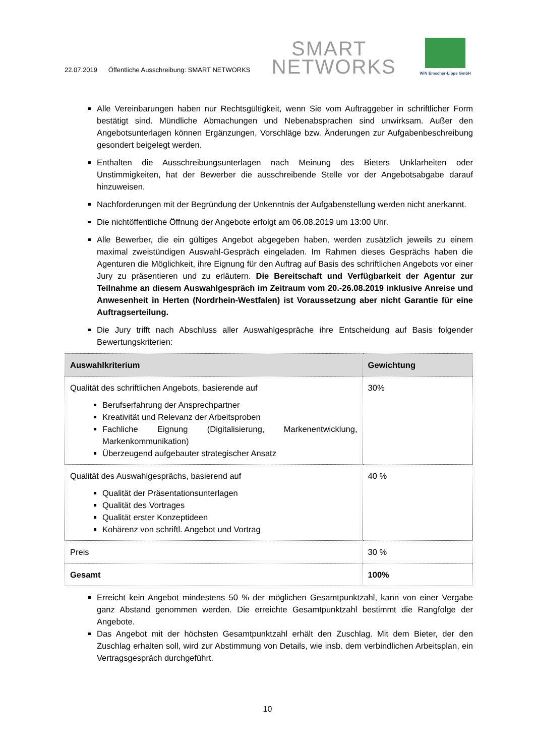22.07.2019 Öffentliche Ausschreibung: SMART NETWORKS
SMART
NETWORKS
WiN Emscher-Lippe GmbH
Alle Vereinbarungen haben nur Rechtsgültigkeit, wenn Sie vom Auftraggeber in schriftlicher Form bestätigt sind. Mündliche Abmachungen und Nebenabsprachen sind unwirksam. Außer den Angebotsunterlagen können Ergänzungen, Vorschläge bzw. Änderungen zur Aufgabenbeschreibung gesondert beigelegt werden.
Enthalten die Ausschreibungsunterlagen nach Meinung des Bieters Unklarheiten oder Unstimmigkeiten, hat der Bewerber die ausschreibende Stelle vor der Angebotsabgabe darauf hinzuweisen.
Nachforderungen mit der Begründung der Unkenntnis der Aufgabenstellung werden nicht anerkannt.
Die nichtöffentliche Öffnung der Angebote erfolgt am 06.08.2019 um 13:00 Uhr.
Alle Bewerber, die ein gültiges Angebot abgegeben haben, werden zusätzlich jeweils zu einem maximal zweistündigen Auswahl-Gespräch eingeladen. Im Rahmen dieses Gesprächs haben die Agenturen die Möglichkeit, ihre Eignung für den Auftrag auf Basis des schriftlichen Angebots vor einer Jury zu präsentieren und zu erläutern. Die Bereitschaft und Verfügbarkeit der Agentur zur Teilnahme an diesem Auswahlgespräch im Zeitraum vom 20.-26.08.2019 inklusive Anreise und Anwesenheit in Herten (Nordrhein-Westfalen) ist Voraussetzung aber nicht Garantie für eine Auftragserteilung.
Die Jury trifft nach Abschluss aller Auswahlgespräche ihre Entscheidung auf Basis folgender Bewertungskriterien:
| Auswahlkriterium | Gewichtung |
| --- | --- |
| Qualität des schriftlichen Angebots, basierende auf Berufserfahrung der Ansprechpartner Kreativität und Relevanz der Arbeitsproben Fachliche Eignung (Digitalisierung, Markenentwicklung, Markenkommunikation) Überzeugend aufgebauter strategischer Ansatz | 30% |
| Qualität des Auswahlgesprächs, basierend auf Qualität der Präsentationsunterlagen Qualität des Vortrages Qualität erster Konzeptideen Kohärenz von schriftl. Angebot und Vortrag | 40 % |
| Preis | 30 % |
| Gesamt | 100% |
Erreicht kein Angebot mindestens 50 % der möglichen Gesamtpunktzahl, kann von einer Vergabe ganz Abstand genommen werden. Die erreichte Gesamtpunktzahl bestimmt die Rangfolge der Angebote.
Das Angebot mit der höchsten Gesamtpunktzahl erhält den Zuschlag. Mit dem Bieter, der den Zuschlag erhalten soll, wird zur Abstimmung von Details, wie insb. dem verbindlichen Arbeitsplan, ein Vertragsgespräch durchgeführt.
10